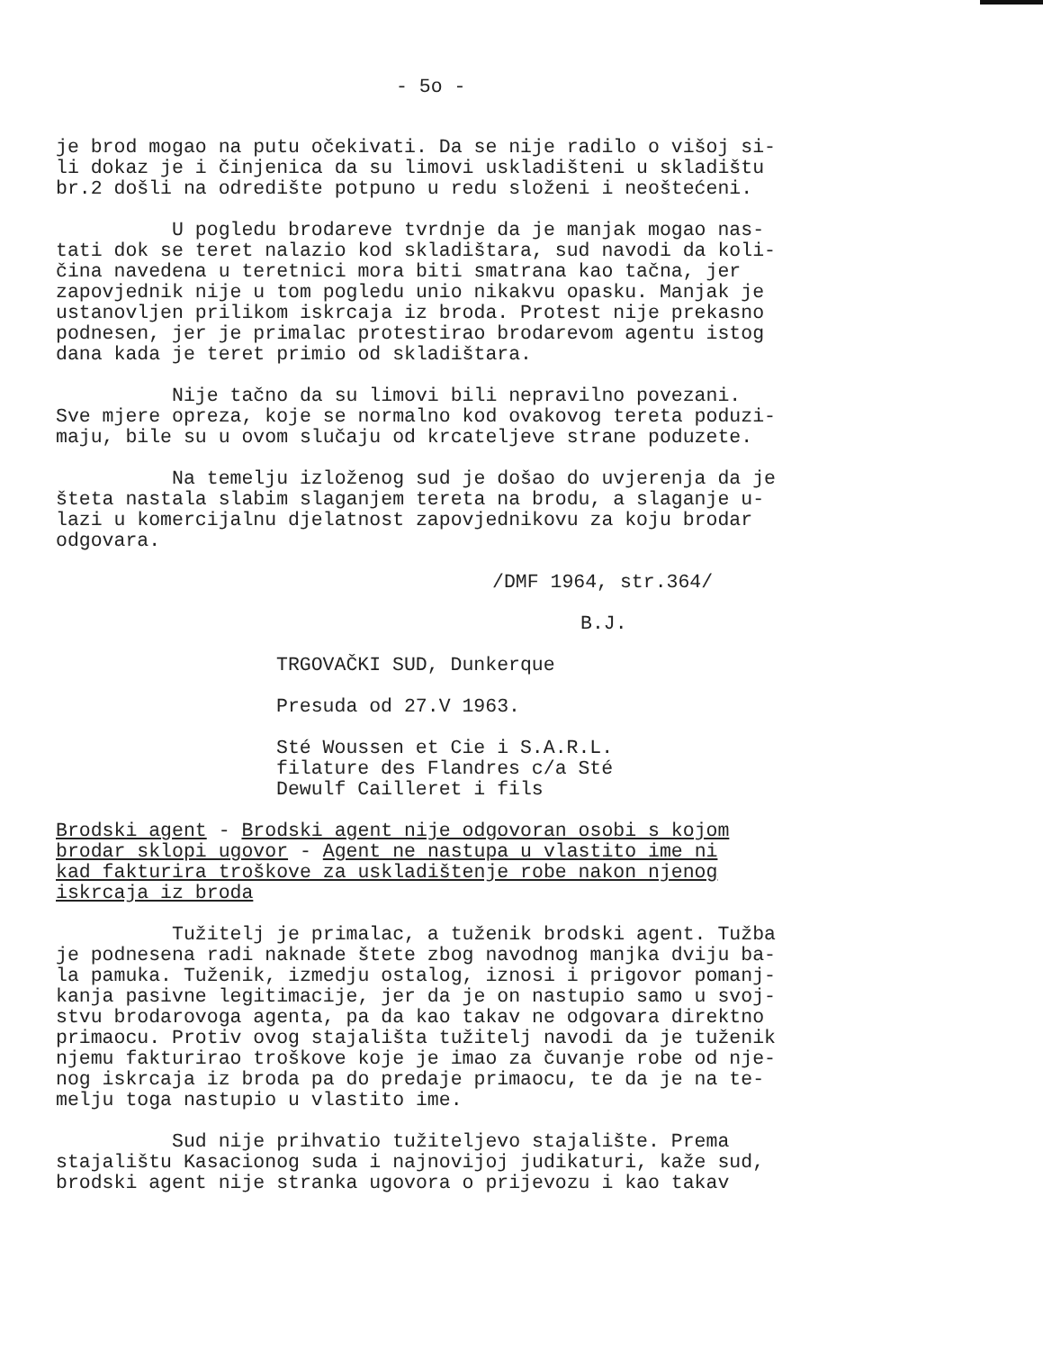- 5o -
je brod mogao na putu očekivati. Da se nije radilo o višoj si- li dokaz je i činjenica da su limovi uskladišteni u skladištu br.2 došli na odredište potpuno u redu složeni i neoštećeni.
U pogledu brodareve tvrdnje da je manjak mogao nas- tati dok se teret nalazio kod skladištara, sud navodi da koli- čina navedena u teretnici mora biti smatrana kao tačna, jer zapovjednik nije u tom pogledu unio nikakvu opasku. Manjak je ustanovljen prilikom iskrcaja iz broda. Protest nije prekasno podnesen, jer je primalac protestirao brodarevom agentu istog dana kada je teret primio od skladištara.
Nije tačno da su limovi bili nepravilno povezani. Sve mjere opreza, koje se normalno kod ovakovog tereta poduzi- maju, bile su u ovom slučaju od krcateljeve strane poduzete.
Na temelju izloženog sud je došao do uvjerenja da je šteta nastala slabim slaganjem tereta na brodu, a slaganje u- lazi u komercijalnu djelatnost zapovjednikovu za koju brodar odgovara.
/DMF 1964, str.364/
B.J.
TRGOVAČKI SUD, Dunkerque
Presuda od 27.V 1963.
Sté Woussen et Cie i S.A.R.L. filature des Flandres c/a Sté Dewulf Cailleret i fils
Brodski agent - Brodski agent nije odgovoran osobi s kojom brodar sklopi ugovor - Agent ne nastupa u vlastito ime ni kad fakturira troškove za uskladištenje robe nakon njenog iskrcaja iz broda
Tužitelj je primalac, a tuženik brodski agent. Tužba je podnesena radi naknade štete zbog navodnog manjka dviju ba- la pamuka. Tuženik, izmedju ostalog, iznosi i prigovor pomanj- kanja pasivne legitimacije, jer da je on nastupio samo u svoj- stvu brodarovoga agenta, pa da kao takav ne odgovara direktno primaocu. Protiv ovog stajališta tužitelj navodi da je tuženik njemu fakturirao troškove koje je imao za čuvanje robe od nje- nog iskrcaja iz broda pa do predaje primaocu, te da je na te- melju toga nastupio u vlastito ime.
Sud nije prihvatio tužiteljevo stajalište. Prema stajalištu Kasacionog suda i najnovijoj judikaturi, kaže sud, brodski agent nije stranka ugovora o prijevozu i kao takav